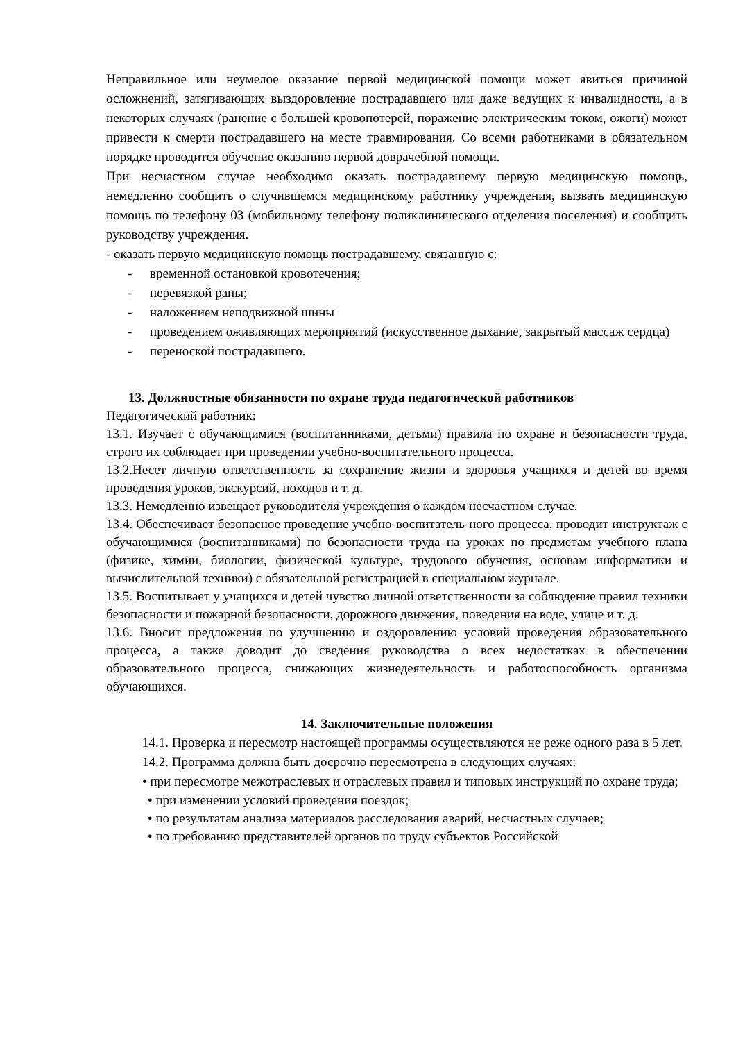Неправильное или неумелое оказание первой медицинской помощи может явиться причиной осложнений, затягивающих выздоровление пострадавшего или даже ведущих к инвалидности, а в некоторых случаях (ранение с большей кровопотерей, поражение электрическим током, ожоги) может привести к смерти пострадавшего на месте травмирования. Со всеми работниками в обязательном порядке проводится обучение оказанию первой доврачебной помощи.
При несчастном случае необходимо оказать пострадавшему первую медицинскую помощь, немедленно сообщить о случившемся медицинскому работнику учреждения, вызвать медицинскую помощь по телефону 03 (мобильному телефону поликлинического отделения поселения) и сообщить руководству учреждения.
- оказать первую медицинскую помощь пострадавшему, связанную с:
- временной остановкой кровотечения;
- перевязкой раны;
- наложением неподвижной шины
- проведением оживляющих мероприятий (искусственное дыхание, закрытый массаж сердца)
- переноской пострадавшего.
13. Должностные обязанности по охране труда педагогической работников
Педагогический работник:
13.1. Изучает с обучающимися (воспитанниками, детьми) правила по охране и безопасности труда, строго их соблюдает при проведении учебно-воспитательного процесса.
13.2.Несет личную ответственность за сохранение жизни и здоровья учащихся и детей во время проведения уроков, экскурсий, походов и т. д.
13.3. Немедленно извещает руководителя учреждения о каждом несчастном случае.
13.4. Обеспечивает безопасное проведение учебно-воспитатель-ного процесса, проводит инструктаж с обучающимися (воспитанниками) по безопасности труда на уроках по предметам учебного плана (физике, химии, биологии, физической культуре, трудового обучения, основам информатики и вычислительной техники) с обязательной регистрацией в специальном журнале.
13.5. Воспитывает у учащихся и детей чувство личной ответственности за соблюдение правил техники безопасности и пожарной безопасности, дорожного движения, поведения на воде, улице и т. д.
13.6. Вносит предложения по улучшению и оздоровлению условий проведения образовательного процесса, а также доводит до сведения руководства о всех недостатках в обеспечении образовательного процесса, снижающих жизнедеятельность и работоспособность организма обучающихся.
14. Заключительные положения
14.1. Проверка и пересмотр настоящей программы осуществляются не реже одного раза в 5 лет.
14.2. Программа должна быть досрочно пересмотрена в следующих случаях:
• при пересмотре межотраслевых и отраслевых правил и типовых инструкций по охране труда;
• при изменении условий проведения поездок;
• по результатам анализа материалов расследования аварий, несчастных случаев;
• по требованию представителей органов по труду субъектов Российской